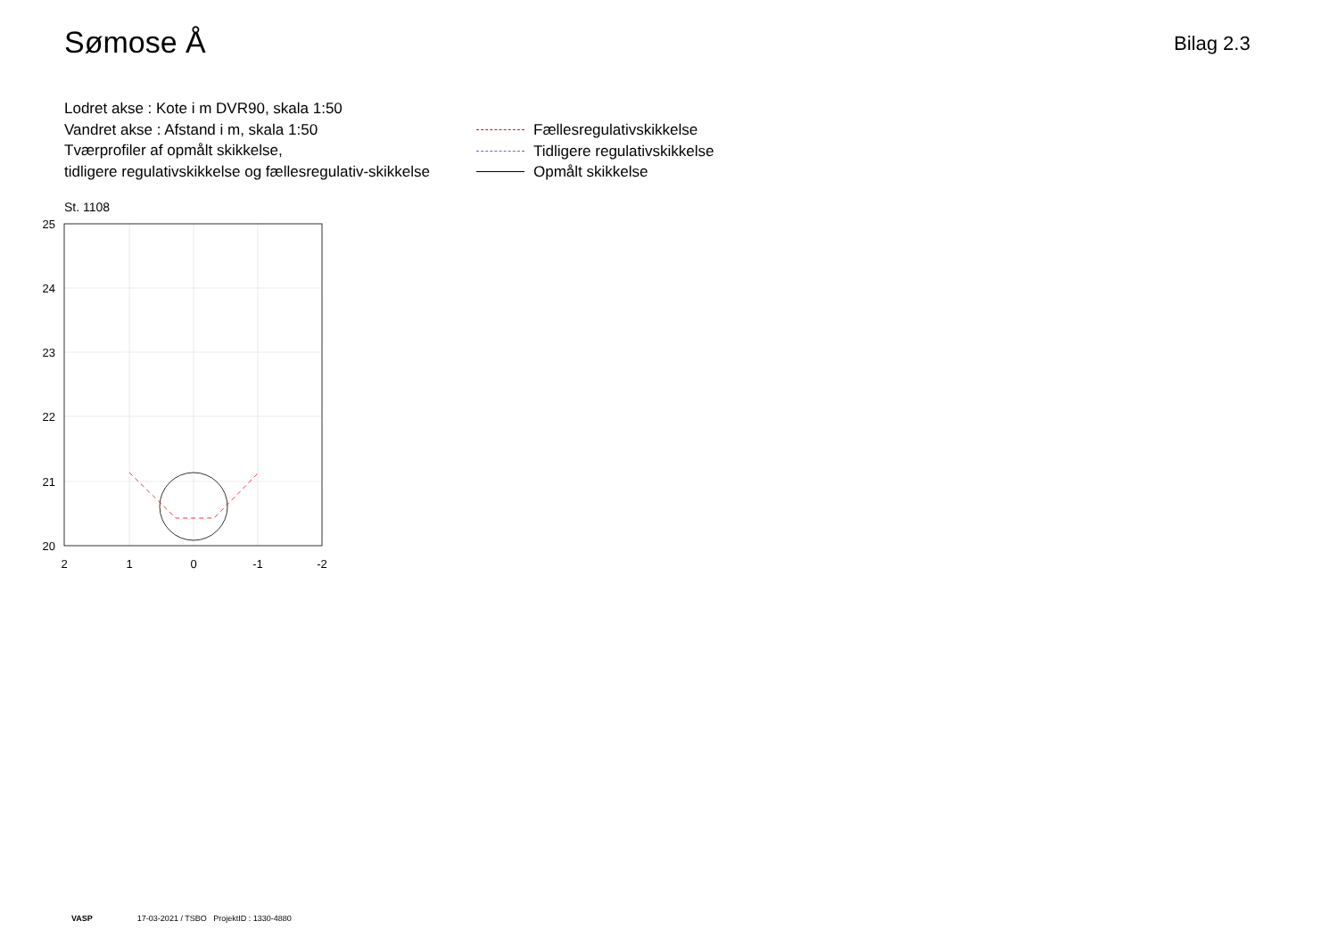Sømose Å Bilag 2.3
Lodret akse : Kote i m DVR90, skala 1:50
Vandret akse : Afstand i m, skala 1:50
Tværprofiler af opmålt skikkelse,
tidligere regulativskikkelse og fællesregulativ-skikkelse
Fællesregulativskikkelse
Tidligere regulativskikkelse
Opmålt skikkelse
St. 1108
25
24
23
22
21
20
2
1
0
-1
-2
VASP 17-03-2021 / TSBO ProjektID : 1330-4880